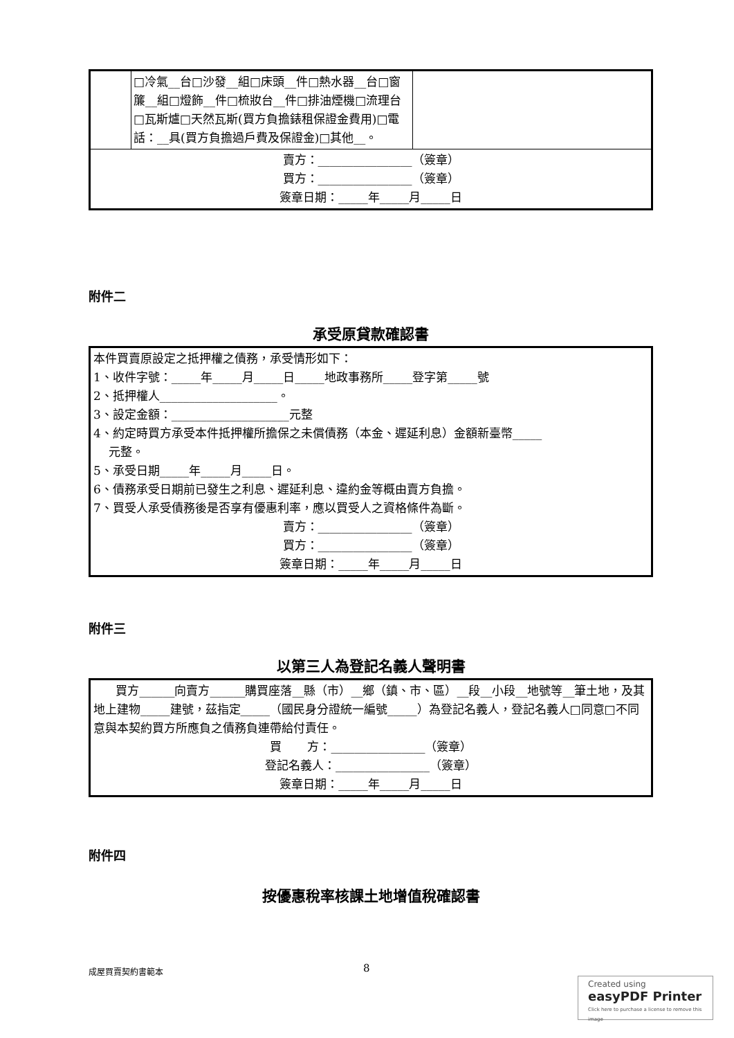| | □冷氣__台□沙發__組□床頭__件□熱水器__台□窗簾__組□燈飾__件□梳妝台__件□排油煙機□流理台□瓦斯爐□天然瓦斯(買方負擔錶租保證金費用)□電話：__具(買方負擔過戶費及保證金)□其他__。 | |
| 賣方：________________（簽章） 買方：________________（簽章） 簽章日期：_____年_____月_____日 | | |
附件二
承受原貸款確認書
本件買賣原設定之抵押權之債務，承受情形如下：
1、收件字號：_____年_____月_____日_____地政事務所_____登字第_____號
2、抵押權人____________________。
3、設定金額：____________________元整
4、約定時買方承受本件抵押權所擔保之未償債務（本金、遲延利息）金額新臺幣_____
元整。
5、承受日期_____年_____月_____日。
6、債務承受日期前已發生之利息、遲延利息、違約金等概由賣方負擔。
7、買受人承受債務後是否享有優惠利率，應以買受人之資格條件為斷。
賣方：________________（簽章）
買方：________________（簽章）
簽章日期：_____年_____月_____日
附件三
以第三人為登記名義人聲明書
買方______向賣方______購買座落__縣（市）__鄉（鎮、市、區）__段__小段__地號等__筆土地，及其地上建物_____建號，茲指定_____（國民身分證統一編號_____）為登記名義人，登記名義人□同意□不同意與本契約買方所應負之債務負連帶給付責任。
買 方：________________（簽章）
登記名義人：________________（簽章）
簽章日期：_____年_____月_____日
附件四
按優惠稅率核課土地增值稅確認書
成屋買賣契約書範本 8
Created using
easyPDF Printer
Click here to purchase a license to remove this image